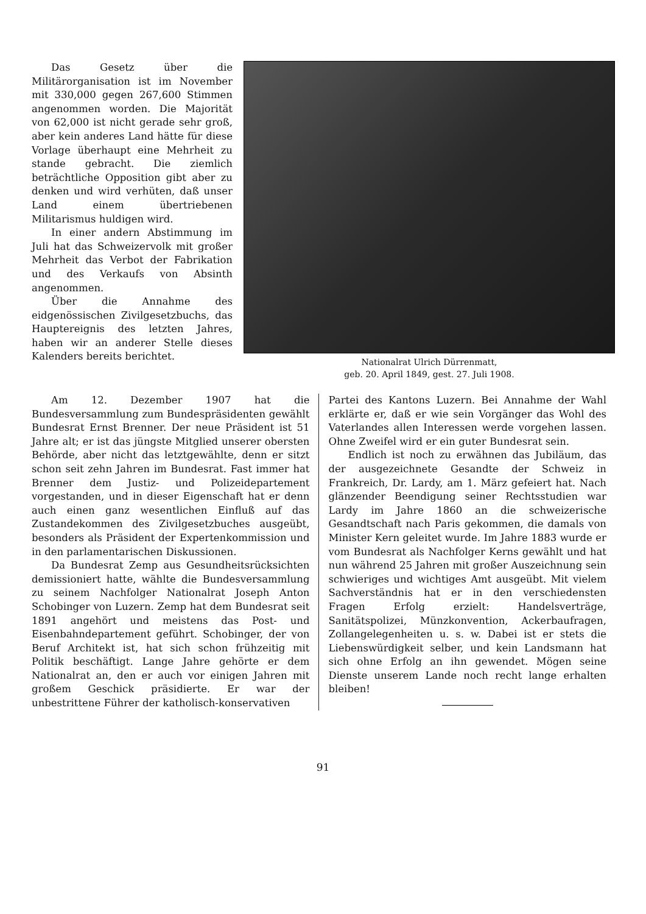Das Gesetz über die Militärorganisation ist im November mit 330,000 gegen 267,600 Stimmen angenommen worden. Die Majorität von 62,000 ist nicht gerade sehr groß, aber kein anderes Land hätte für diese Vorlage überhaupt eine Mehrheit zu stande gebracht. Die ziemlich beträchtliche Opposition gibt aber zu denken und wird verhüten, daß unser Land einem übertriebenen Militarismus huldigen wird.
In einer andern Abstimmung im Juli hat das Schweizervolk mit großer Mehrheit das Verbot der Fabrikation und des Verkaufs von Absinth angenommen.
Über die Annahme des eidgenössischen Zivilgesetzbuchs, das Hauptereignis des letzten Jahres, haben wir an anderer Stelle dieses Kalenders bereits berichtet.
Nationalrat Ulrich Dürrenmatt,
geb. 20. April 1849, gest. 27. Juli 1908.
Am 12. Dezember 1907 hat die Bundesversammlung zum Bundespräsidenten gewählt Bundesrat Ernst Brenner. Der neue Präsident ist 51 Jahre alt; er ist das jüngste Mitglied unserer obersten Behörde, aber nicht das letztgewählte, denn er sitzt schon seit zehn Jahren im Bundesrat. Fast immer hat Brenner dem Justiz- und Polizeidepartement vorgestanden, und in dieser Eigenschaft hat er denn auch einen ganz wesentlichen Einfluß auf das Zustandekommen des Zivilgesetzbuches ausgeübt, besonders als Präsident der Expertenkommission und in den parlamentarischen Diskussionen.
Da Bundesrat Zemp aus Gesundheitsrücksichten demissioniert hatte, wählte die Bundesversammlung zu seinem Nachfolger Nationalrat Joseph Anton Schobinger von Luzern. Zemp hat dem Bundesrat seit 1891 angehört und meistens das Post- und Eisenbahndepartement geführt. Schobinger, der von Beruf Architekt ist, hat sich schon frühzeitig mit Politik beschäftigt. Lange Jahre gehörte er dem Nationalrat an, den er auch vor einigen Jahren mit großem Geschick präsidierte. Er war der unbestrittene Führer der katholisch-konservativen
Partei des Kantons Luzern. Bei Annahme der Wahl erklärte er, daß er wie sein Vorgänger das Wohl des Vaterlandes allen Interessen werde vorgehen lassen. Ohne Zweifel wird er ein guter Bundesrat sein.
Endlich ist noch zu erwähnen das Jubiläum, das der ausgezeichnete Gesandte der Schweiz in Frankreich, Dr. Lardy, am 1. März gefeiert hat. Nach glänzender Beendigung seiner Rechtsstudien war Lardy im Jahre 1860 an die schweizerische Gesandtschaft nach Paris gekommen, die damals von Minister Kern geleitet wurde. Im Jahre 1883 wurde er vom Bundesrat als Nachfolger Kerns gewählt und hat nun während 25 Jahren mit großer Auszeichnung sein schwieriges und wichtiges Amt ausgeübt. Mit vielem Sachverständnis hat er in den verschiedensten Fragen Erfolg erzielt: Handelsverträge, Sanitätspolizei, Münzkonvention, Ackerbaufragen, Zollangelegenheiten u. s. w. Dabei ist er stets die Liebenswürdigkeit selber, und kein Landsmann hat sich ohne Erfolg an ihn gewendet. Mögen seine Dienste unserem Lande noch recht lange erhalten bleiben!
91